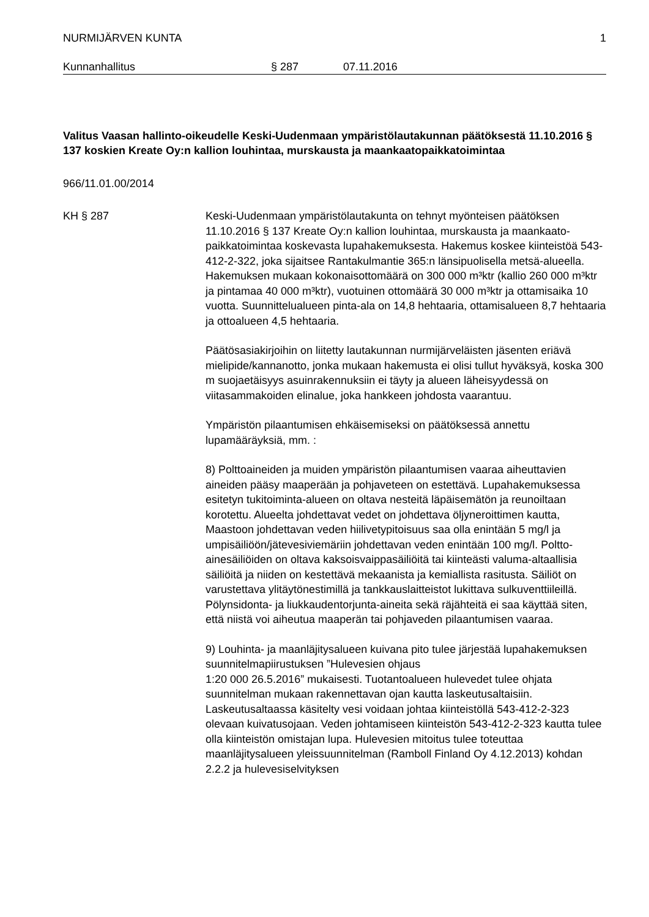NURMIJÄRVEN KUNTA 1
Kunnanhallitus § 287 07.11.2016
Valitus Vaasan hallinto-oikeudelle Keski-Uudenmaan ympäristölautakunnan päätöksestä 11.10.2016 § 137 koskien Kreate Oy:n kallion louhintaa, murskausta ja maankaatopaikkatoimintaa
966/11.01.00/2014
KH § 287 Keski-Uudenmaan ympäristölautakunta on tehnyt myönteisen päätöksen 11.10.2016 § 137 Kreate Oy:n kallion louhintaa, murskausta ja maankaato-paikkatoimintaa koskevasta lupahakemuksesta. Hakemus koskee kiinteistöä 543-412-2-322, joka sijaitsee Rantakulmantie 365:n länsipuolisella metsä-alueella. Hakemuksen mukaan kokonaisottomäärä on 300 000 m³ktr (kallio 260 000 m³ktr ja pintamaa 40 000 m³ktr), vuotuinen ottomäärä 30 000 m³ktr ja ottamisaika 10 vuotta. Suunnittelualueen pinta-ala on 14,8 hehtaaria, ottamisalueen 8,7 hehtaaria ja ottoalueen 4,5 hehtaaria.
Päätösasiakirjoihin on liitetty lautakunnan nurmijärveläisten jäsenten eriävä mielipide/kannanotto, jonka mukaan hakemusta ei olisi tullut hyväksyä, koska 300 m suojaetäisyys asuinrakennuksiin ei täyty ja alueen läheisyydessä on viitasammakoiden elinalue, joka hankkeen johdosta vaarantuu.
Ympäristön pilaantumisen ehkäisemiseksi on päätöksessä annettu lupamääräyksiä, mm. :
8) Polttoaineiden ja muiden ympäristön pilaantumisen vaaraa aiheuttavien aineiden pääsy maaperään ja pohjaveteen on estettävä. Lupahakemuksessa esitetyn tukitoiminta-alueen on oltava nesteitä läpäisemätön ja reunoiltaan korotettu. Alueelta johdettavat vedet on johdettava öljyneroittimen kautta, Maastoon johdettavan veden hiilivetypitoisuus saa olla enintään 5 mg/l ja umpisäiliöön/jätevesiviemäriin johdettavan veden enintään 100 mg/l. Poltto-ainesäiliöiden on oltava kaksoisvaippasäiliöitä tai kiinteästi valuma-altaallisia säiliöitä ja niiden on kestettävä mekaanista ja kemiallista rasitusta. Säiliöt on varustettava ylitäytönestimillä ja tankkauslaitteistot lukittava sulkuventtiileillä. Pölynsidonta- ja liukkaudentorjunta-aineita sekä räjähteitä ei saa käyttää siten, että niistä voi aiheutua maaperän tai pohjaveden pilaantumisen vaaraa.
9) Louhinta- ja maanläjitysalueen kuivana pito tulee järjestää lupahakemuksen suunnitelmapiirustuksen ”Hulevesien ohjaus
1:20 000 26.5.2016” mukaisesti. Tuotantoalueen hulevedet tulee ohjata suunnitelman mukaan rakennettavan ojan kautta laskeutusaltaisiin. Laskeutusaltaassa käsitelty vesi voidaan johtaa kiinteistöllä 543-412-2-323 olevaan kuivatusojaan. Veden johtamiseen kiinteistön 543-412-2-323 kautta tulee olla kiinteistön omistajan lupa. Hulevesien mitoitus tulee toteuttaa maanläjitysalueen yleissuunnitelman (Ramboll Finland Oy 4.12.2013) kohdan 2.2.2 ja hulevesiselvityksen